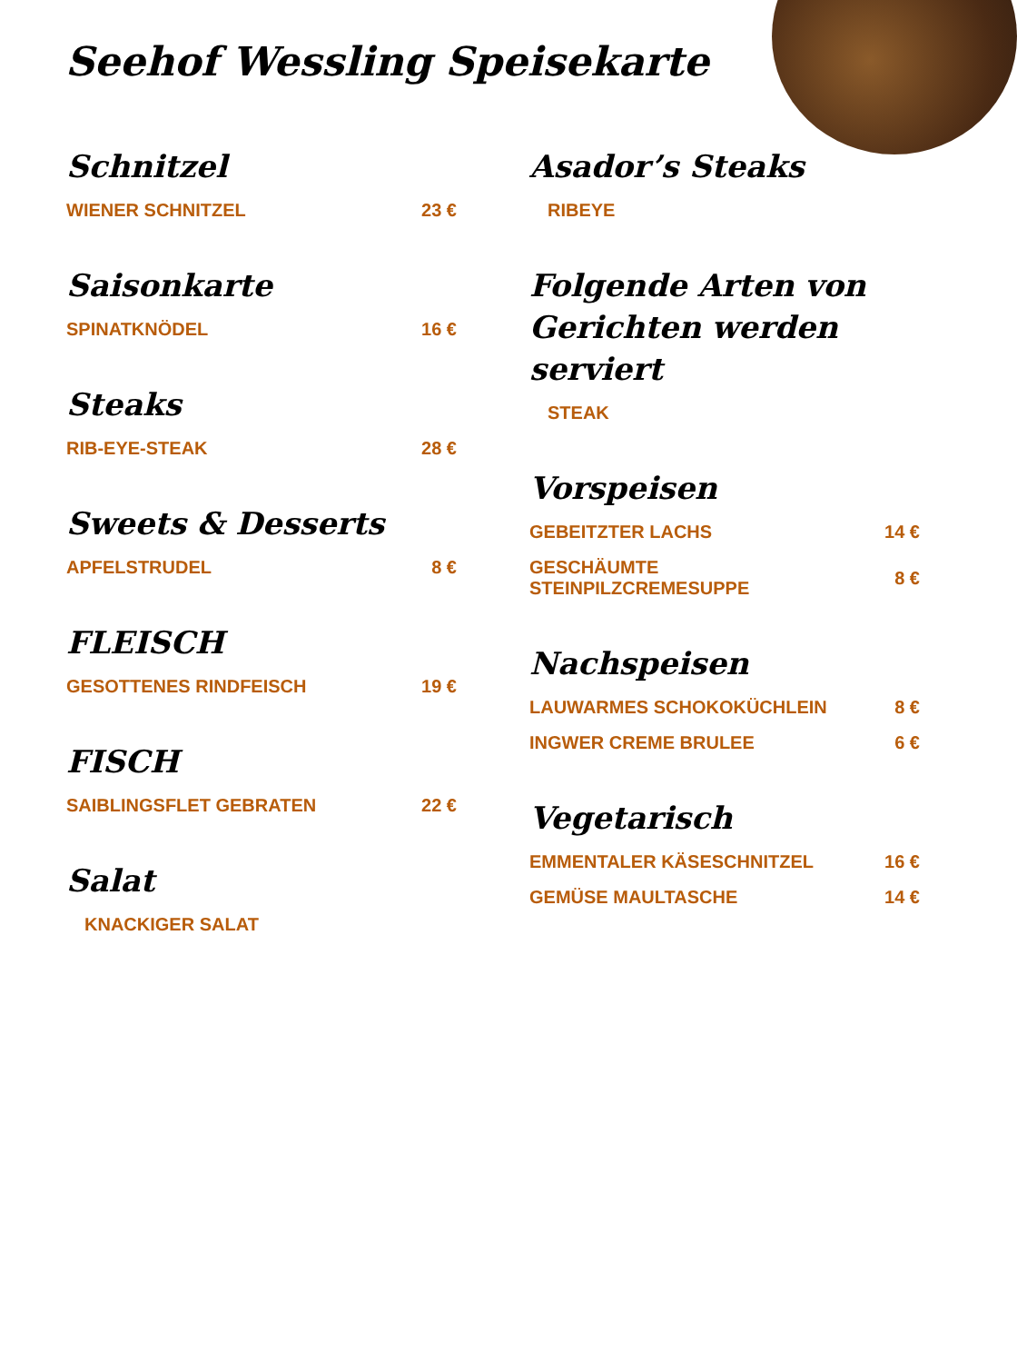Seehof Wessling Speisekarte
Schnitzel
WIENER SCHNITZEL 23 €
Saisonkarte
SPINATKNÖDEL 16 €
Steaks
RIB-EYE-STEAK 28 €
Sweets & Desserts
APFELSTRUDEL 8 €
FLEISCH
GESOTTENES RINDFEISCH 19 €
FISCH
SAIBLINGSFLET GEBRATEN 22 €
Salat
KNACKIGER SALAT
Asador’s Steaks
RIBEYE
Folgende Arten von Gerichten werden serviert
STEAK
Vorspeisen
GEBEITZTER LACHS 14 €
GESCHÄUMTE STEINPILZCREMESUPPE 8 €
Nachspeisen
LAUWARMES SCHOKOKÜCHLEIN 8 €
INGWER CREME BRULEE 6 €
Vegetarisch
EMMENTALER KÄSESCHNITZEL 16 €
GEMÜSE MAULTASCHE 14 €